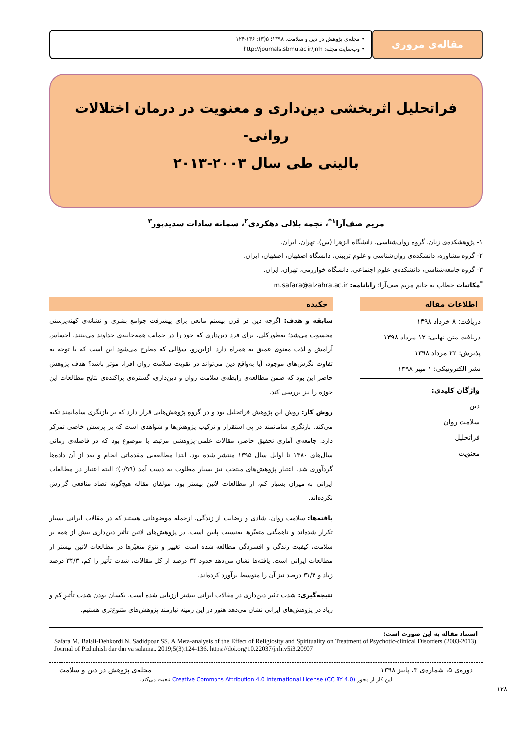مقاله‌ی مروری
• مجله‌ی پژوهش در دین و سلامت. ۱۳۹۸؛ ۵(۳): ۱۳۶-۱۲۴
• وب‌سایت مجله: http://journals.sbmu.ac.ir/jrrh
فراتحلیل اثربخشی دین‌داری و معنویت در درمان اختلالات روانی-
بالینی طی سال ۲۰۰۳-۲۰۱۳
مریم صف‌آرا<sup>۱*</sup>، نجمه بلالی دهکردی<sup>۲</sup>، سمانه سادات سدیدپور<sup>۳</sup>
۱- پژوهشکده‌ی زنان، گروه روان‌شناسی، دانشگاه الزهرا (س)، تهران، ایران.
۲- گروه مشاوره، دانشکده‌ی روان‌شناسی و علوم تربیتی، دانشگاه اصفهان، اصفهان، ایران.
۳- گروه جامعه‌شناسی، دانشکده‌ی علوم اجتماعی، دانشگاه خوارزمی، تهران، ایران.
<sup>*</sup> مکاتبات خطاب به خانم مریم صف‌آرا؛ رایانامه: m.safara@alzahra.ac.ir
اطلاعات مقاله
دریافت: ۸ خرداد ۱۳۹۸
دریافت متن نهایی: ۱۲ مرداد ۱۳۹۸
پذیرش: ۲۲ مرداد ۱۳۹۸
نشر الکترونیکی: ۱ مهر ۱۳۹۸
واژگان کلیدی:
دین
سلامت روان
فراتحلیل
معنویت
چکیده
سابقه و هدف: اگرچه دین در قرن بیستم مانعی برای پیشرفت جوامع بشری و نشانه‌ی کهنه‌پرستی محسوب می‌شد؛ به‌طورکلی، برای فرد دین‌داری که خود را در حمایت همه‌جانبه‌ی خداوند می‌بینند، احساس آرامش و لذت معنوی عمیق به همراه دارد. ازاین‌رو، سؤالی که مطرح می‌شود این است که با توجه به تفاوت نگرش‌های موجود، آیا به‌واقع دین می‌تواند در تقویت سلامت روان افراد مؤثر باشد؟ هدف پژوهش حاضر این بود که ضمن مطالعه‌ی رابطه‌ی سلامت روان و دین‌داری، گستره‌ی پراکنده‌ی نتایج مطالعات این حوزه را نیز بررسی کند.
روش کار: روش این پژوهش فراتحلیل بود و در گروهِ پژوهش‌هایی قرار دارد که بر بازنگری سامانمند تکیه می‌کند. بازنگری سامانمند در پی استقرار و ترکیب پژوهش‌ها و شواهدی است که بر پرسش خاصی تمرکز دارد. جامعه‌ی آماری تحقیق حاضر، مقالات علمی-پژوهشی مرتبط با موضوع بود که در فاصله‌ی زمانی سال‌های ۱۳۸۰ تا اوایل سال ۱۳۹۵ منتشر شده بود. ابتدا مطالعه‌یی مقدماتی انجام و بعد از آن داده‌ها گردآوری شد. اعتبار پژوهش‌های منتخب نیز بسیار مطلوب به دست آمد (۰/۹۹)؛ البته اعتبار در مطالعات ایرانی به میزان بسیار کم، از مطالعات لاتین بیشتر بود. مؤلفان مقاله هیچ‌گونه تضاد منافعی گزارش نکرده‌اند.
یافته‌ها: سلامت روان، شادی و رضایت از زندگی، ازجمله موضوعاتی هستند که در مقالات ایرانی بسیار تکرار شده‌اند و ناهمگنی متغیّرها به‌نسبت پایین است. در پژوهش‌های لاتین تأثیر دین‌داری بیش از همه بر سلامت، کیفیت زندگی و افسردگی مطالعه شده است. تغییر و تنوع متغیّرها در مطالعات لاتین بیشتر از مطالعات ایرانی است. یافته‌ها نشان می‌دهد حدود ۳۴ درصد از کل مقالات، شدت تأثیر را کم، ۳۴/۳ درصد زیاد و ۳۱/۴ درصد نیز آن را متوسط برآورد کرده‌اند.
نتیجه‌گیری: شدت تأثیر دین‌داری در مقالات ایرانی بیشتر ارزیابی شده است. یکسان بودن شدت تأثیرِ کم و زیاد در پژوهش‌های ایرانی نشان می‌دهد هنوز در این زمینه نیازمند پژوهش‌های متنوع‌تری هستیم.
استناد مقاله به این صورت است:
Safara M, Balali-Dehkordi N, Sadidpour SS. A Meta-analysis of the Effect of Religiosity and Spirituality on Treatment of Psychotic-clinical Disorders (2003-2013). Journal of Pizhūhish dar dīn va salāmat. 2019;5(3):124-136. https://doi.org/10.22037/jrrh.v5i3.20907
دوره‌ی ۵، شماره‌ی ۳، پاییز ۱۳۹۸ مجله‌ی پژوهش در دین و سلامت
این کار از مجوز Creative Commons Attribution 4.0 International License (CC BY 4.0) تبعیت می‌کند.
۱۲۸